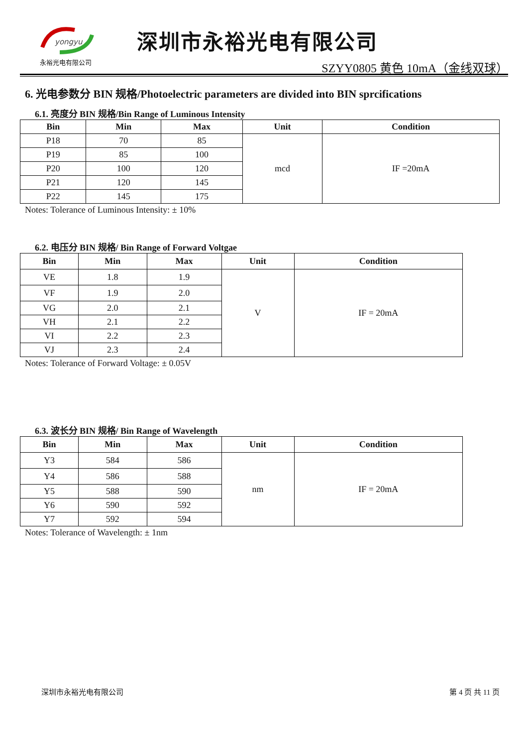yongyu
永裕光电有限公司
深圳市永裕光电有限公司
SZYY0805 黄色 10mA（金线双球）
6. 光电参数分 BIN 规格/Photoelectric parameters are divided into BIN sprcifications
6.1. 亮度分 BIN 规格/Bin Range of Luminous Intensity
| Bin | Min | Max | Unit | Condition |
| --- | --- | --- | --- | --- |
| P18 | 70 | 85 | mcd | IF =20mA |
| P19 | 85 | 100 | | |
| P20 | 100 | 120 | | |
| P21 | 120 | 145 | | |
| P22 | 145 | 175 | | |
Notes: Tolerance of Luminous Intensity: ± 10%
6.2. 电压分 BIN 规格/ Bin Range of Forward Voltgae
| Bin | Min | Max | Unit | Condition |
| --- | --- | --- | --- | --- |
| VE | 1.8 | 1.9 | V | IF = 20mA |
| VF | 1.9 | 2.0 | | |
| VG | 2.0 | 2.1 | | |
| VH | 2.1 | 2.2 | | |
| VI | 2.2 | 2.3 | | |
| VJ | 2.3 | 2.4 | | |
Notes: Tolerance of Forward Voltage: ± 0.05V
6.3. 波长分 BIN 规格/ Bin Range of Wavelength
| Bin | Min | Max | Unit | Condition |
| --- | --- | --- | --- | --- |
| Y3 | 584 | 586 | nm | IF = 20mA |
| Y4 | 586 | 588 | | |
| Y5 | 588 | 590 | | |
| Y6 | 590 | 592 | | |
| Y7 | 592 | 594 | | |
Notes: Tolerance of Wavelength: ± 1nm
深圳市永裕光电有限公司 第 4 页 共 11 页